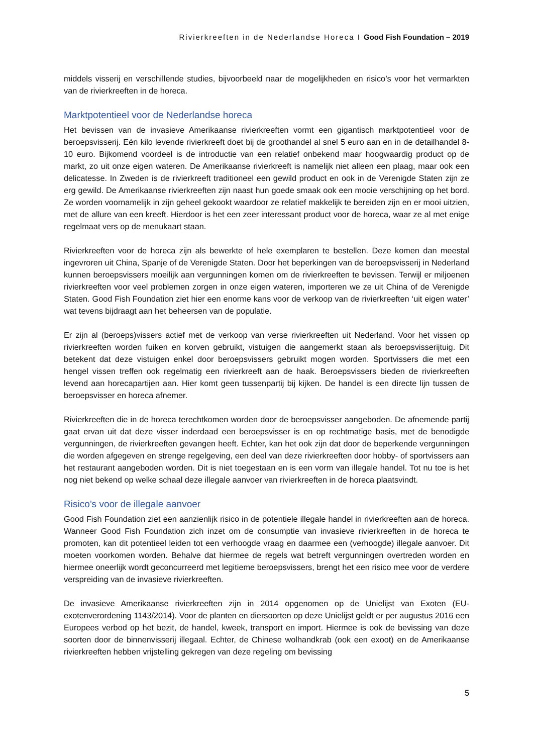Rivierkreeften in de Nederlandse Horeca I Good Fish Foundation – 2019
middels visserij en verschillende studies, bijvoorbeeld naar de mogelijkheden en risico’s voor het vermarkten van de rivierkreeften in de horeca.
Marktpotentieel voor de Nederlandse horeca
Het bevissen van de invasieve Amerikaanse rivierkreeften vormt een gigantisch marktpotentieel voor de beroepsvisserij. Eén kilo levende rivierkreeft doet bij de groothandel al snel 5 euro aan en in de detailhandel 8-10 euro. Bijkomend voordeel is de introductie van een relatief onbekend maar hoogwaardig product op de markt, zo uit onze eigen wateren. De Amerikaanse rivierkreeft is namelijk niet alleen een plaag, maar ook een delicatesse. In Zweden is de rivierkreeft traditioneel een gewild product en ook in de Verenigde Staten zijn ze erg gewild. De Amerikaanse rivierkreeften zijn naast hun goede smaak ook een mooie verschijning op het bord. Ze worden voornamelijk in zijn geheel gekookt waardoor ze relatief makkelijk te bereiden zijn en er mooi uitzien, met de allure van een kreeft. Hierdoor is het een zeer interessant product voor de horeca, waar ze al met enige regelmaat vers op de menukaart staan.
Rivierkreeften voor de horeca zijn als bewerkte of hele exemplaren te bestellen. Deze komen dan meestal ingevroren uit China, Spanje of de Verenigde Staten. Door het beperkingen van de beroepsvisserij in Nederland kunnen beroepsvissers moeilijk aan vergunningen komen om de rivierkreeften te bevissen. Terwijl er miljoenen rivierkreeften voor veel problemen zorgen in onze eigen wateren, importeren we ze uit China of de Verenigde Staten. Good Fish Foundation ziet hier een enorme kans voor de verkoop van de rivierkreeften ‘uit eigen water’ wat tevens bijdraagt aan het beheersen van de populatie.
Er zijn al (beroeps)vissers actief met de verkoop van verse rivierkreeften uit Nederland. Voor het vissen op rivierkreeften worden fuiken en korven gebruikt, vistuigen die aangemerkt staan als beroepsvisserijtuig. Dit betekent dat deze vistuigen enkel door beroepsvissers gebruikt mogen worden. Sportvissers die met een hengel vissen treffen ook regelmatig een rivierkreeft aan de haak. Beroepsvissers bieden de rivierkreeften levend aan horecapartijen aan. Hier komt geen tussenpartij bij kijken. De handel is een directe lijn tussen de beroepsvisser en horeca afnemer.
Rivierkreeften die in de horeca terechtkomen worden door de beroepsvisser aangeboden. De afnemende partij gaat ervan uit dat deze visser inderdaad een beroepsvisser is en op rechtmatige basis, met de benodigde vergunningen, de rivierkreeften gevangen heeft. Echter, kan het ook zijn dat door de beperkende vergunningen die worden afgegeven en strenge regelgeving, een deel van deze rivierkreeften door hobby- of sportvissers aan het restaurant aangeboden worden. Dit is niet toegestaan en is een vorm van illegale handel. Tot nu toe is het nog niet bekend op welke schaal deze illegale aanvoer van rivierkreeften in de horeca plaatsvindt.
Risico’s voor de illegale aanvoer
Good Fish Foundation ziet een aanzienlijk risico in de potentiele illegale handel in rivierkreeften aan de horeca. Wanneer Good Fish Foundation zich inzet om de consumptie van invasieve rivierkreeften in de horeca te promoten, kan dit potentieel leiden tot een verhoogde vraag en daarmee een (verhoogde) illegale aanvoer. Dit moeten voorkomen worden. Behalve dat hiermee de regels wat betreft vergunningen overtreden worden en hiermee oneerlijk wordt geconcurreerd met legitieme beroepsvissers, brengt het een risico mee voor de verdere verspreiding van de invasieve rivierkreeften.
De invasieve Amerikaanse rivierkreeften zijn in 2014 opgenomen op de Unielijst van Exoten (EU-exotenverordening 1143/2014). Voor de planten en diersoorten op deze Unielijst geldt er per augustus 2016 een Europees verbod op het bezit, de handel, kweek, transport en import. Hiermee is ook de bevissing van deze soorten door de binnenvisserij illegaal. Echter, de Chinese wolhandkrab (ook een exoot) en de Amerikaanse rivierkreeften hebben vrijstelling gekregen van deze regeling om bevissing
5